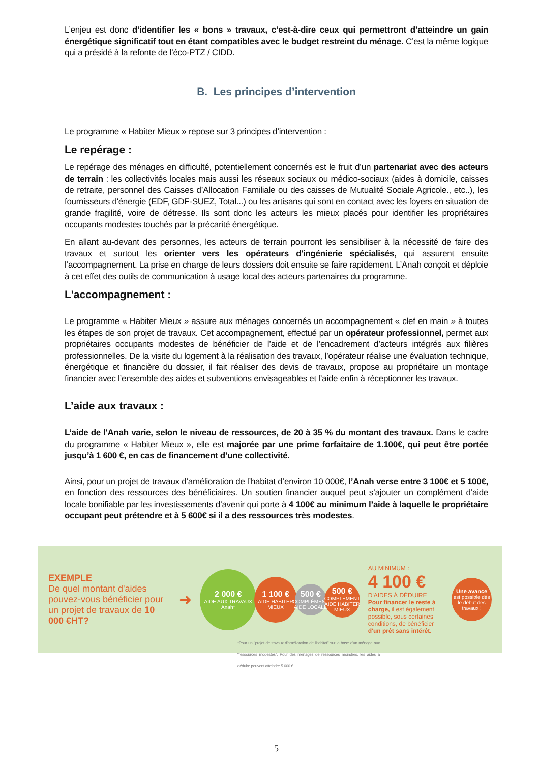L’enjeu est donc d’identifier les « bons » travaux, c’est-à-dire ceux qui permettront d’atteindre un gain énergétique significatif tout en étant compatibles avec le budget restreint du ménage. C’est la même logique qui a présidé à la refonte de l’éco-PTZ / CIDD.
B. Les principes d’intervention
Le programme « Habiter Mieux » repose sur 3 principes d’intervention :
Le repérage :
Le repérage des ménages en difficulté, potentiellement concernés est le fruit d’un partenariat avec des acteurs de terrain : les collectivités locales mais aussi les réseaux sociaux ou médico-sociaux (aides à domicile, caisses de retraite, personnel des Caisses d’Allocation Familiale ou des caisses de Mutualité Sociale Agricole., etc..), les fournisseurs d'énergie (EDF, GDF-SUEZ, Total...) ou les artisans qui sont en contact avec les foyers en situation de grande fragilité, voire de détresse. Ils sont donc les acteurs les mieux placés pour identifier les propriétaires occupants modestes touchés par la précarité énergétique.
En allant au-devant des personnes, les acteurs de terrain pourront les sensibiliser à la nécessité de faire des travaux et surtout les orienter vers les opérateurs d'ingénierie spécialisés, qui assurent ensuite l’accompagnement. La prise en charge de leurs dossiers doit ensuite se faire rapidement. L’Anah conçoit et déploie à cet effet des outils de communication à usage local des acteurs partenaires du programme.
L'accompagnement :
Le programme « Habiter Mieux » assure aux ménages concernés un accompagnement « clef en main » à toutes les étapes de son projet de travaux. Cet accompagnement, effectué par un opérateur professionnel, permet aux propriétaires occupants modestes de bénéficier de l’aide et de l’encadrement d’acteurs intégrés aux filières professionnelles. De la visite du logement à la réalisation des travaux, l’opérateur réalise une évaluation technique, énergétique et financière du dossier, il fait réaliser des devis de travaux, propose au propriétaire un montage financier avec l’ensemble des aides et subventions envisageables et l’aide enfin à réceptionner les travaux.
L’aide aux travaux :
L’aide de l'Anah varie, selon le niveau de ressources, de 20 à 35 % du montant des travaux. Dans le cadre du programme « Habiter Mieux », elle est majorée par une prime forfaitaire de 1.100€, qui peut être portée jusqu’à 1 600 €, en cas de financement d’une collectivité.
Ainsi, pour un projet de travaux d’amélioration de l’habitat d’environ 10 000€, l’Anah verse entre 3 100€ et 5 100€, en fonction des ressources des bénéficiaires. Un soutien financier auquel peut s’ajouter un complément d’aide locale bonifiable par les investissements d’avenir qui porte à 4 100€ au minimum l’aide à laquelle le propriétaire occupant peut prétendre et à 5 600€ si il a des ressources très modestes.
EXEMPLE
De quel montant d'aides pouvez-vous bénéficier pour un projet de travaux de 10 000 €HT?
➜
2 000 €
AIDE AUX TRAVAUX Anah*
1 100 €
AIDE HABITER MIEUX
500 €
COMPLÉMENT AIDE LOCALE
500 €
COMPLÉMENT AIDE HABITER MIEUX
AU MINIMUM :
4 100 €
D'AIDES À DÉDUIRE
Pour financer le reste à charge, il est également possible, sous certaines conditions, de bénéficier d'un prêt sans intérêt.
Une avance
est possible dès le début des travaux !
*Pour un "projet de travaux d'amélioration de l'habitat" sur la base d'un ménage aux "ressources modestes". Pour des ménages de ressources moindres, les aides à déduire peuvent atteindre 5 600 €.
5